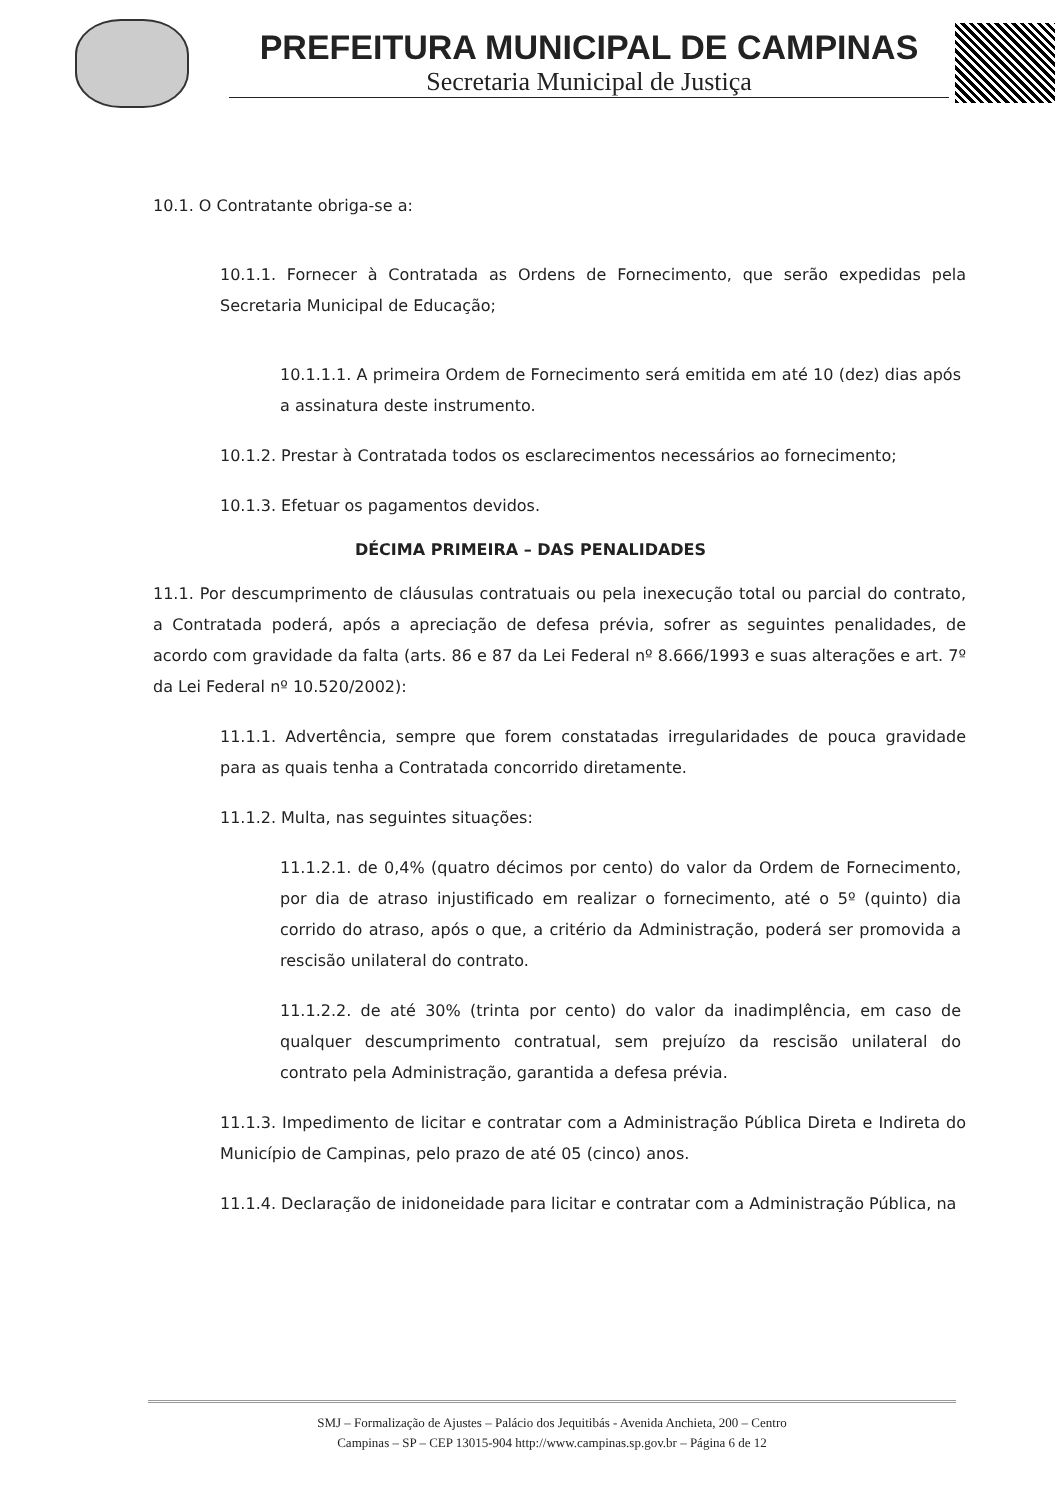PREFEITURA MUNICIPAL DE CAMPINAS
Secretaria Municipal de Justiça
10.1. O Contratante obriga-se a:
10.1.1. Fornecer à Contratada as Ordens de Fornecimento, que serão expedidas pela Secretaria Municipal de Educação;
10.1.1.1. A primeira Ordem de Fornecimento será emitida em até 10 (dez) dias após a assinatura deste instrumento.
10.1.2. Prestar à Contratada todos os esclarecimentos necessários ao fornecimento;
10.1.3. Efetuar os pagamentos devidos.
DÉCIMA PRIMEIRA – DAS PENALIDADES
11.1. Por descumprimento de cláusulas contratuais ou pela inexecução total ou parcial do contrato, a Contratada poderá, após a apreciação de defesa prévia, sofrer as seguintes penalidades, de acordo com gravidade da falta (arts. 86 e 87 da Lei Federal nº 8.666/1993 e suas alterações e art. 7º da Lei Federal nº 10.520/2002):
11.1.1. Advertência, sempre que forem constatadas irregularidades de pouca gravidade para as quais tenha a Contratada concorrido diretamente.
11.1.2. Multa, nas seguintes situações:
11.1.2.1. de 0,4% (quatro décimos por cento) do valor da Ordem de Fornecimento, por dia de atraso injustificado em realizar o fornecimento, até o 5º (quinto) dia corrido do atraso, após o que, a critério da Administração, poderá ser promovida a rescisão unilateral do contrato.
11.1.2.2. de até 30% (trinta por cento) do valor da inadimplência, em caso de qualquer descumprimento contratual, sem prejuízo da rescisão unilateral do contrato pela Administração, garantida a defesa prévia.
11.1.3. Impedimento de licitar e contratar com a Administração Pública Direta e Indireta do Município de Campinas, pelo prazo de até 05 (cinco) anos.
11.1.4. Declaração de inidoneidade para licitar e contratar com a Administração Pública, na
SMJ – Formalização de Ajustes – Palácio dos Jequitibás - Avenida Anchieta, 200 – Centro
Campinas – SP – CEP 13015-904 http://www.campinas.sp.gov.br – Página 6 de 12